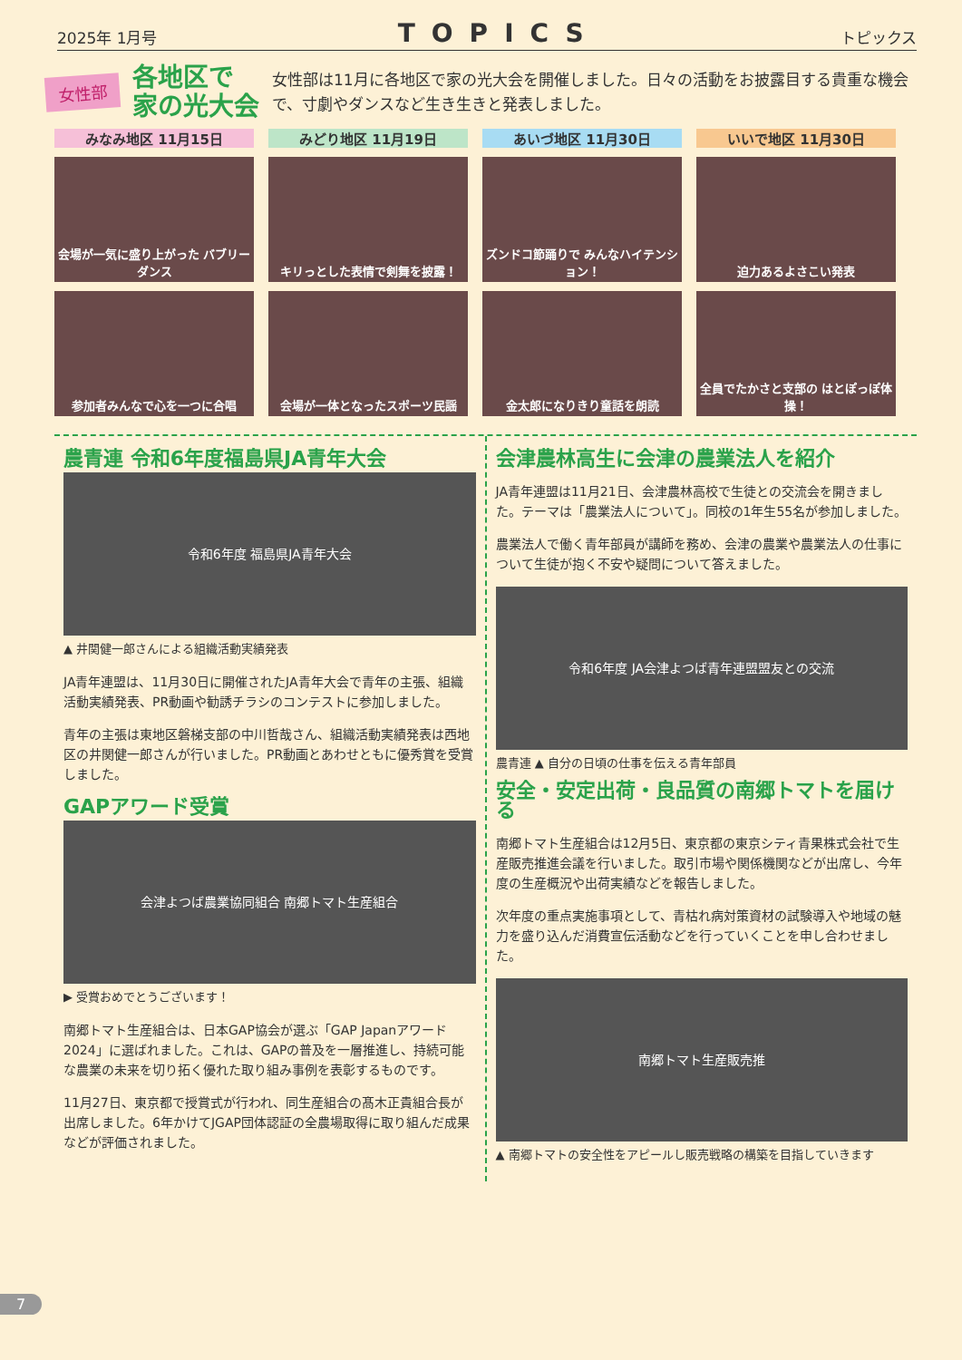2025年 1月号 TOPICS トピックス
女性部
各地区で
家の光大会
女性部は11月に各地区で家の光大会を開催しました。日々の活動をお披露目する貴重な機会で、寸劇やダンスなど生き生きと発表しました。
みなみ地区 11月15日
みどり地区 11月19日
あいづ地区 11月30日
いいで地区 11月30日
会場が一気に盛り上がった バブリーダンス
キリっとした表情で剣舞を披露！
ズンドコ節踊りで みんなハイテンション！
迫力あるよさこい発表
参加者みんなで心を一つに合唱
会場が一体となったスポーツ民謡
金太郎になりきり童話を朗読
全員でたかさと支部の はとぽっぽ体操！
農青連 令和6年度福島県JA青年大会
令和6年度 福島県JA青年大会
▲ 井関健一郎さんによる組織活動実績発表
JA青年連盟は、11月30日に開催されたJA青年大会で青年の主張、組織活動実績発表、PR動画や勧誘チラシのコンテストに参加しました。
青年の主張は東地区磐梯支部の中川哲哉さん、組織活動実績発表は西地区の井関健一郎さんが行いました。PR動画とあわせともに優秀賞を受賞しました。
GAPアワード受賞
会津よつば農業協同組合 南郷トマト生産組合
▶ 受賞おめでとうございます！
南郷トマト生産組合は、日本GAP協会が選ぶ「GAP Japanアワード2024」に選ばれました。これは、GAPの普及を一層推進し、持続可能な農業の未来を切り拓く優れた取り組み事例を表彰するものです。
11月27日、東京都で授賞式が行われ、同生産組合の髙木正貴組合長が出席しました。6年かけてJGAP団体認証の全農場取得に取り組んだ成果などが評価されました。
会津農林高生に会津の農業法人を紹介
JA青年連盟は11月21日、会津農林高校で生徒との交流会を開きました。テーマは「農業法人について」。同校の1年生55名が参加しました。
農業法人で働く青年部員が講師を務め、会津の農業や農業法人の仕事について生徒が抱く不安や疑問について答えました。
令和6年度 JA会津よつば青年連盟盟友との交流
農青連 ▲ 自分の日頃の仕事を伝える青年部員
安全・安定出荷・良品質の南郷トマトを届ける
南郷トマト生産組合は12月5日、東京都の東京シティ青果株式会社で生産販売推進会議を行いました。取引市場や関係機関などが出席し、今年度の生産概況や出荷実績などを報告しました。
次年度の重点実施事項として、青枯れ病対策資材の試験導入や地域の魅力を盛り込んだ消費宣伝活動などを行っていくことを申し合わせました。
南郷トマト生産販売推
▲ 南郷トマトの安全性をアピールし販売戦略の構築を目指していきます
7